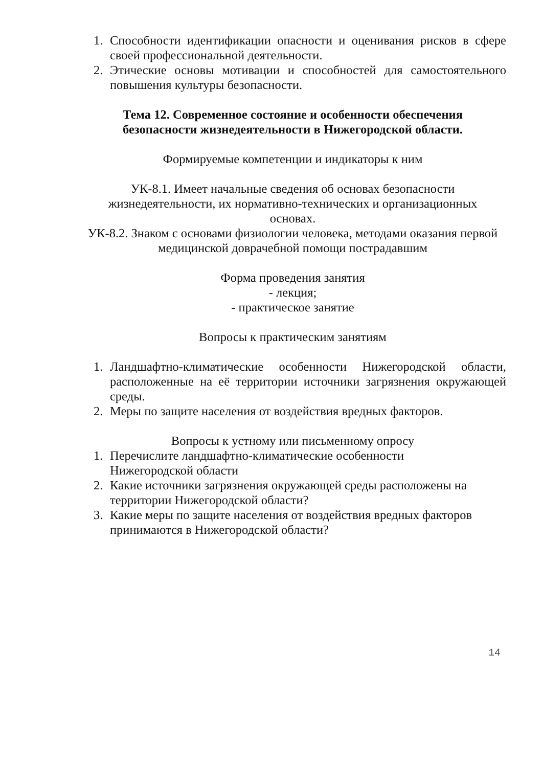1. Способности идентификации опасности и оценивания рисков в сфере своей профессиональной деятельности.
2. Этические основы мотивации и способностей для самостоятельного повышения культуры безопасности.
Тема 12. Современное состояние и особенности обеспечения
безопасности жизнедеятельности в Нижегородской области.
Формируемые компетенции и индикаторы к ним
УК-8.1. Имеет начальные сведения об основах безопасности
жизнедеятельности, их нормативно-технических и организационных
основах.
УК-8.2. Знаком с основами физиологии человека, методами оказания первой
медицинской доврачебной помощи пострадавшим
Форма проведения занятия
- лекция;
- практическое занятие
Вопросы к практическим занятиям
1. Ландшафтно-климатические особенности Нижегородской области, расположенные на её территории источники загрязнения окружающей среды.
2. Меры по защите населения от воздействия вредных факторов.
Вопросы к устному или письменному опросу
1. Перечислите ландшафтно-климатические особенности
Нижегородской области
2. Какие источники загрязнения окружающей среды расположены на территории Нижегородской области?
3. Какие меры по защите населения от воздействия вредных факторов принимаются в Нижегородской области?
14